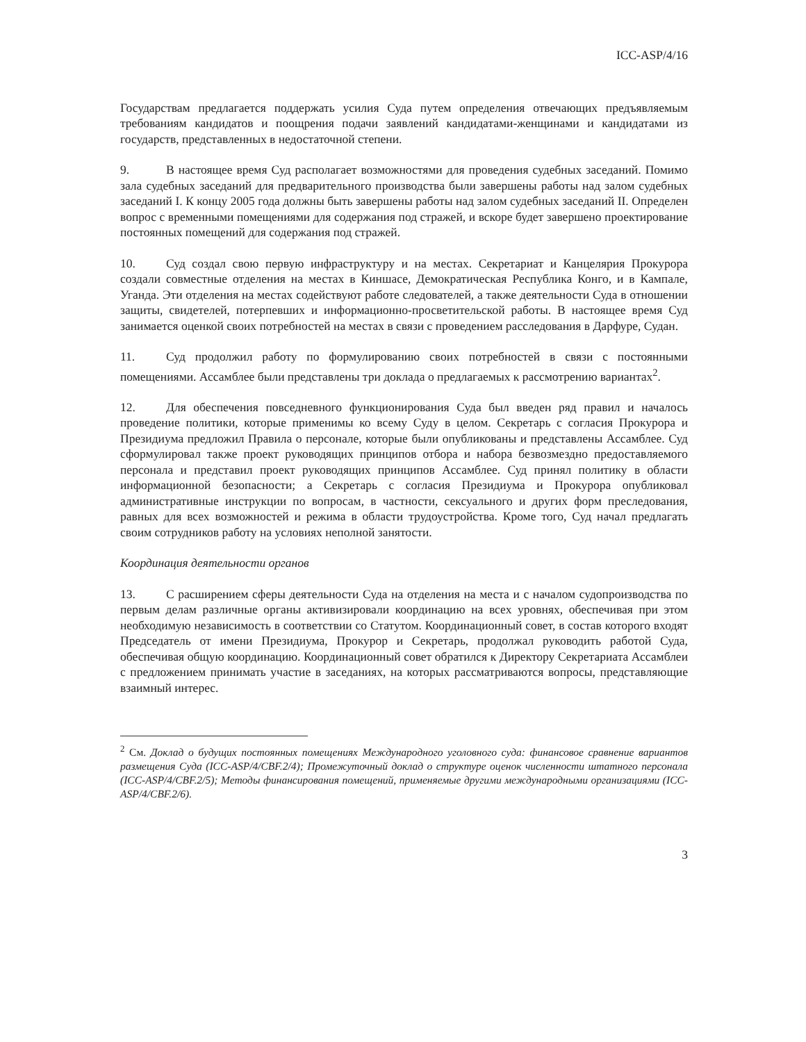ICC-ASP/4/16
Государствам предлагается поддержать усилия Суда путем определения отвечающих предъявляемым требованиям кандидатов и поощрения подачи заявлений кандидатами-женщинами и кандидатами из государств, представленных в недостаточной степени.
9. В настоящее время Суд располагает возможностями для проведения судебных заседаний. Помимо зала судебных заседаний для предварительного производства были завершены работы над залом судебных заседаний I. К концу 2005 года должны быть завершены работы над залом судебных заседаний II. Определен вопрос с временными помещениями для содержания под стражей, и вскоре будет завершено проектирование постоянных помещений для содержания под стражей.
10. Суд создал свою первую инфраструктуру и на местах. Секретариат и Канцелярия Прокурора создали совместные отделения на местах в Киншасе, Демократическая Республика Конго, и в Кампале, Уганда. Эти отделения на местах содействуют работе следователей, а также деятельности Суда в отношении защиты, свидетелей, потерпевших и информационно-просветительской работы. В настоящее время Суд занимается оценкой своих потребностей на местах в связи с проведением расследования в Дарфуре, Судан.
11. Суд продолжил работу по формулированию своих потребностей в связи с постоянными помещениями. Ассамблее были представлены три доклада о предлагаемых к рассмотрению вариантах<sup>2</sup>.
12. Для обеспечения повседневного функционирования Суда был введен ряд правил и началось проведение политики, которые применимы ко всему Суду в целом. Секретарь с согласия Прокурора и Президиума предложил Правила о персонале, которые были опубликованы и представлены Ассамблее. Суд сформулировал также проект руководящих принципов отбора и набора безвозмездно предоставляемого персонала и представил проект руководящих принципов Ассамблее. Суд принял политику в области информационной безопасности; а Секретарь с согласия Президиума и Прокурора опубликовал административные инструкции по вопросам, в частности, сексуального и других форм преследования, равных для всех возможностей и режима в области трудоустройства. Кроме того, Суд начал предлагать своим сотрудников работу на условиях неполной занятости.
Координация деятельности органов
13. С расширением сферы деятельности Суда на отделения на места и с началом судопроизводства по первым делам различные органы активизировали координацию на всех уровнях, обеспечивая при этом необходимую независимость в соответствии со Статутом. Координационный совет, в состав которого входят Председатель от имени Президиума, Прокурор и Секретарь, продолжал руководить работой Суда, обеспечивая общую координацию. Координационный совет обратился к Директору Секретариата Ассамблеи с предложением принимать участие в заседаниях, на которых рассматриваются вопросы, представляющие взаимный интерес.
<sup>2</sup> См. Доклад о будущих постоянных помещениях Международного уголовного суда: финансовое сравнение вариантов размещения Суда (ICC-ASP/4/CBF.2/4); Промежуточный доклад о структуре оценок численности штатного персонала (ICC-ASP/4/CBF.2/5); Методы финансирования помещений, применяемые другими международными организациями (ICC-ASP/4/CBF.2/6).
3